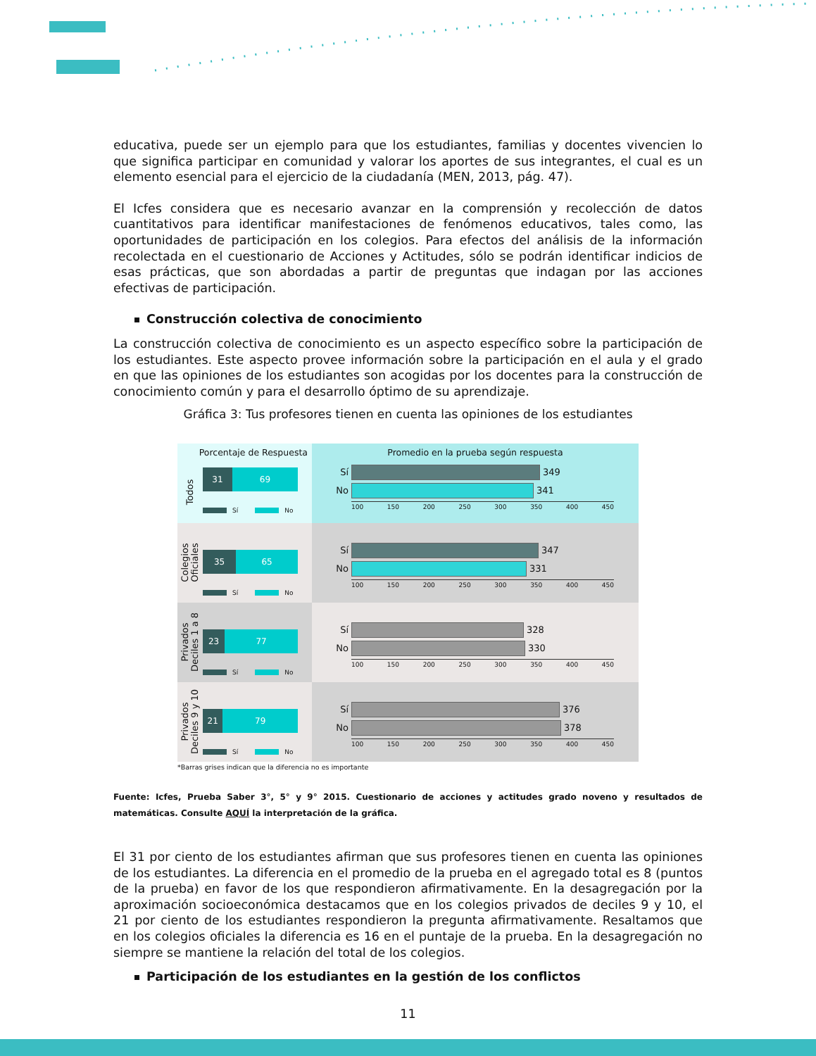educativa, puede ser un ejemplo para que los estudiantes, familias y docentes vivencien lo que significa participar en comunidad y valorar los aportes de sus integrantes, el cual es un elemento esencial para el ejercicio de la ciudadanía (MEN, 2013, pág. 47).
El Icfes considera que es necesario avanzar en la comprensión y recolección de datos cuantitativos para identificar manifestaciones de fenómenos educativos, tales como, las oportunidades de participación en los colegios. Para efectos del análisis de la información recolectada en el cuestionario de Acciones y Actitudes, sólo se podrán identificar indicios de esas prácticas, que son abordadas a partir de preguntas que indagan por las acciones efectivas de participación.
Construcción colectiva de conocimiento
La construcción colectiva de conocimiento es un aspecto específico sobre la participación de los estudiantes. Este aspecto provee información sobre la participación en el aula y el grado en que las opiniones de los estudiantes son acogidas por los docentes para la construcción de conocimiento común y para el desarrollo óptimo de su aprendizaje.
Gráfica 3: Tus profesores tienen en cuenta las opiniones de los estudiantes
Porcentaje de Respuesta
Promedio en la prueba según respuesta
Todos
31 69
Sí No
Sí 349
No 341
100 150 200 250 300 350 400 450
Colegios
Oficiales
35 65
Sí No
Sí 347
No 331
100 150 200 250 300 350 400 450
Privados
Deciles 1 a 8
23 77
Sí No
Sí 328
No 330
100 150 200 250 300 350 400 450
Privados
Deciles 9 y 10
21 79
Sí No
Sí 376
No 378
100 150 200 250 300 350 400 450
*Barras grises indican que la diferencia no es importante
Fuente: Icfes, Prueba Saber 3°, 5° y 9° 2015. Cuestionario de acciones y actitudes grado noveno y resultados de matemáticas. Consulte AQUÍ la interpretación de la gráfica.
El 31 por ciento de los estudiantes afirman que sus profesores tienen en cuenta las opiniones de los estudiantes. La diferencia en el promedio de la prueba en el agregado total es 8 (puntos de la prueba) en favor de los que respondieron afirmativamente. En la desagregación por la aproximación socioeconómica destacamos que en los colegios privados de deciles 9 y 10, el 21 por ciento de los estudiantes respondieron la pregunta afirmativamente. Resaltamos que en los colegios oficiales la diferencia es 16 en el puntaje de la prueba. En la desagregación no siempre se mantiene la relación del total de los colegios.
Participación de los estudiantes en la gestión de los conflictos
11